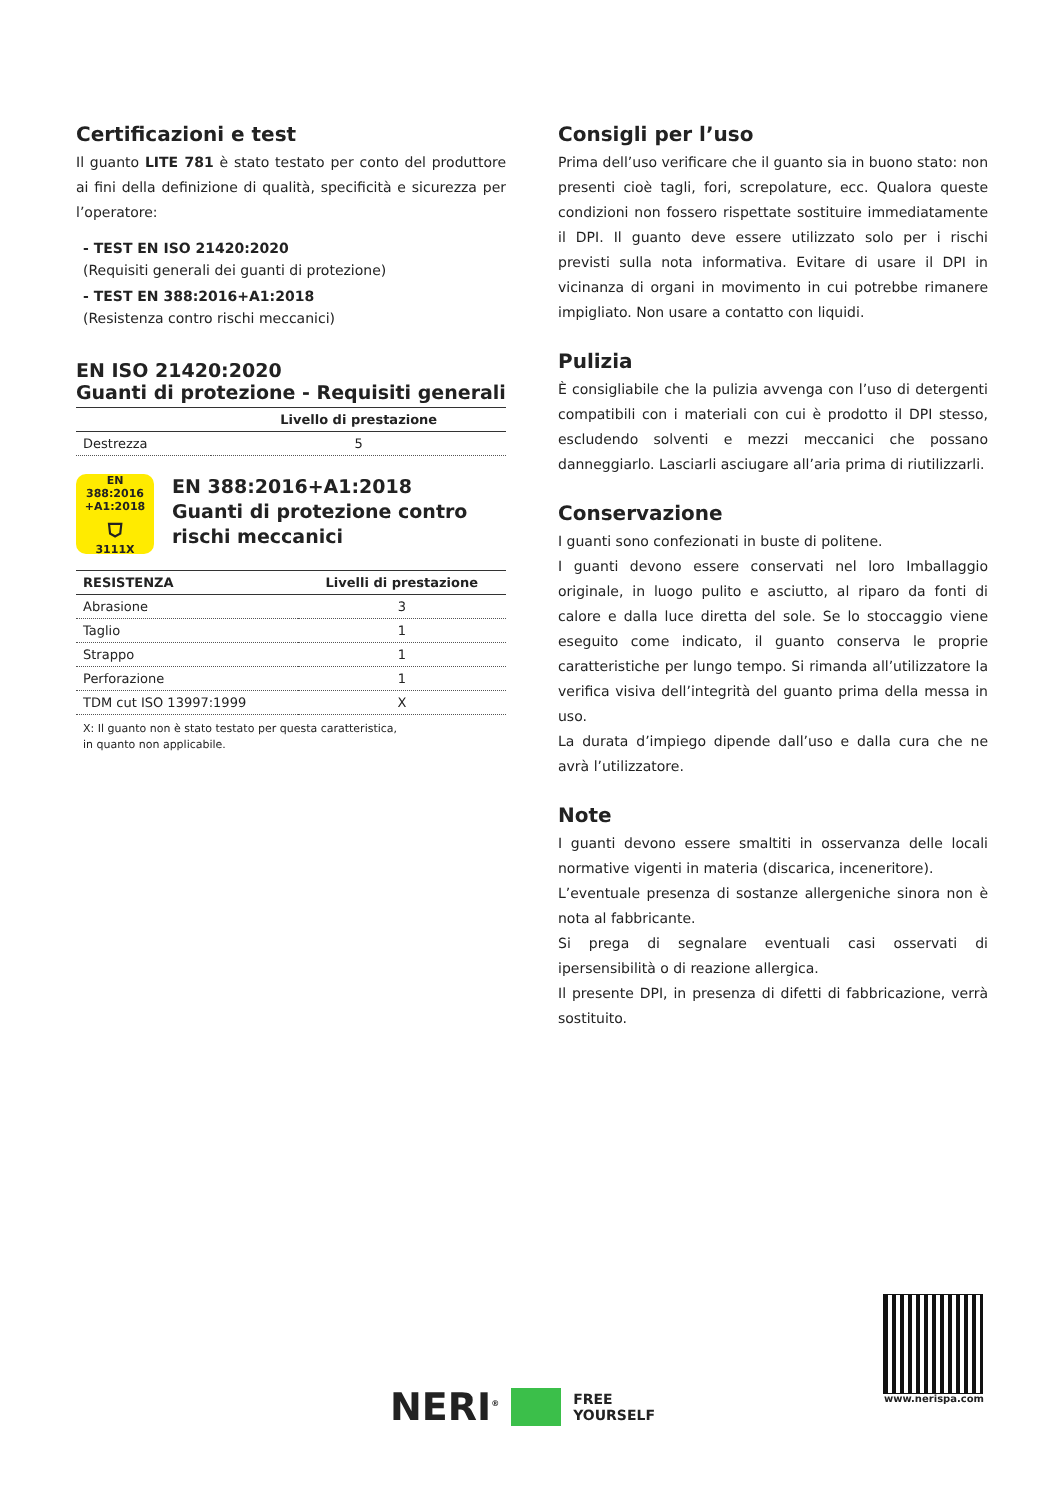Certificazioni e test
Il guanto LITE 781 è stato testato per conto del produttore ai fini della definizione di qualità, specificità e sicurezza per l’operatore:
- TEST EN ISO 21420:2020
(Requisiti generali dei guanti di protezione)
- TEST EN 388:2016+A1:2018
(Resistenza contro rischi meccanici)
EN ISO 21420:2020
Guanti di protezione - Requisiti generali
| | Livello di prestazione |
| --- | --- |
| Destrezza | 5 |
EN 388:2016
+A1:2018
⛉
3111X
EN 388:2016+A1:2018
Guanti di protezione contro
rischi meccanici
| RESISTENZA | Livelli di prestazione |
| --- | --- |
| Abrasione | 3 |
| Taglio | 1 |
| Strappo | 1 |
| Perforazione | 1 |
| TDM cut ISO 13997:1999 | X |
X: Il guanto non è stato testato per questa caratteristica,
in quanto non applicabile.
Consigli per l’uso
Prima dell’uso verificare che il guanto sia in buono stato: non presenti cioè tagli, fori, screpolature, ecc. Qualora queste condizioni non fossero rispettate sostituire immediatamente il DPI. Il guanto deve essere utilizzato solo per i rischi previsti sulla nota informativa. Evitare di usare il DPI in vicinanza di organi in movimento in cui potrebbe rimanere impigliato. Non usare a contatto con liquidi.
Pulizia
È consigliabile che la pulizia avvenga con l’uso di detergenti compatibili con i materiali con cui è prodotto il DPI stesso, escludendo solventi e mezzi meccanici che possano danneggiarlo. Lasciarli asciugare all’aria prima di riutilizzarli.
Conservazione
I guanti sono confezionati in buste di politene.
I guanti devono essere conservati nel loro Imballaggio originale, in luogo pulito e asciutto, al riparo da fonti di calore e dalla luce diretta del sole. Se lo stoccaggio viene eseguito come indicato, il guanto conserva le proprie caratteristiche per lungo tempo. Si rimanda all’utilizzatore la verifica visiva dell’integrità del guanto prima della messa in uso.
La durata d’impiego dipende dall’uso e dalla cura che ne avrà l’utilizzatore.
Note
I guanti devono essere smaltiti in osservanza delle locali normative vigenti in materia (discarica, inceneritore).
L’eventuale presenza di sostanze allergeniche sinora non è nota al fabbricante.
Si prega di segnalare eventuali casi osservati di ipersensibilità o di reazione allergica.
Il presente DPI, in presenza di difetti di fabbricazione, verrà sostituito.
NERI<sup>®</sup> FREE
YOURSELF
www.nerispa.com